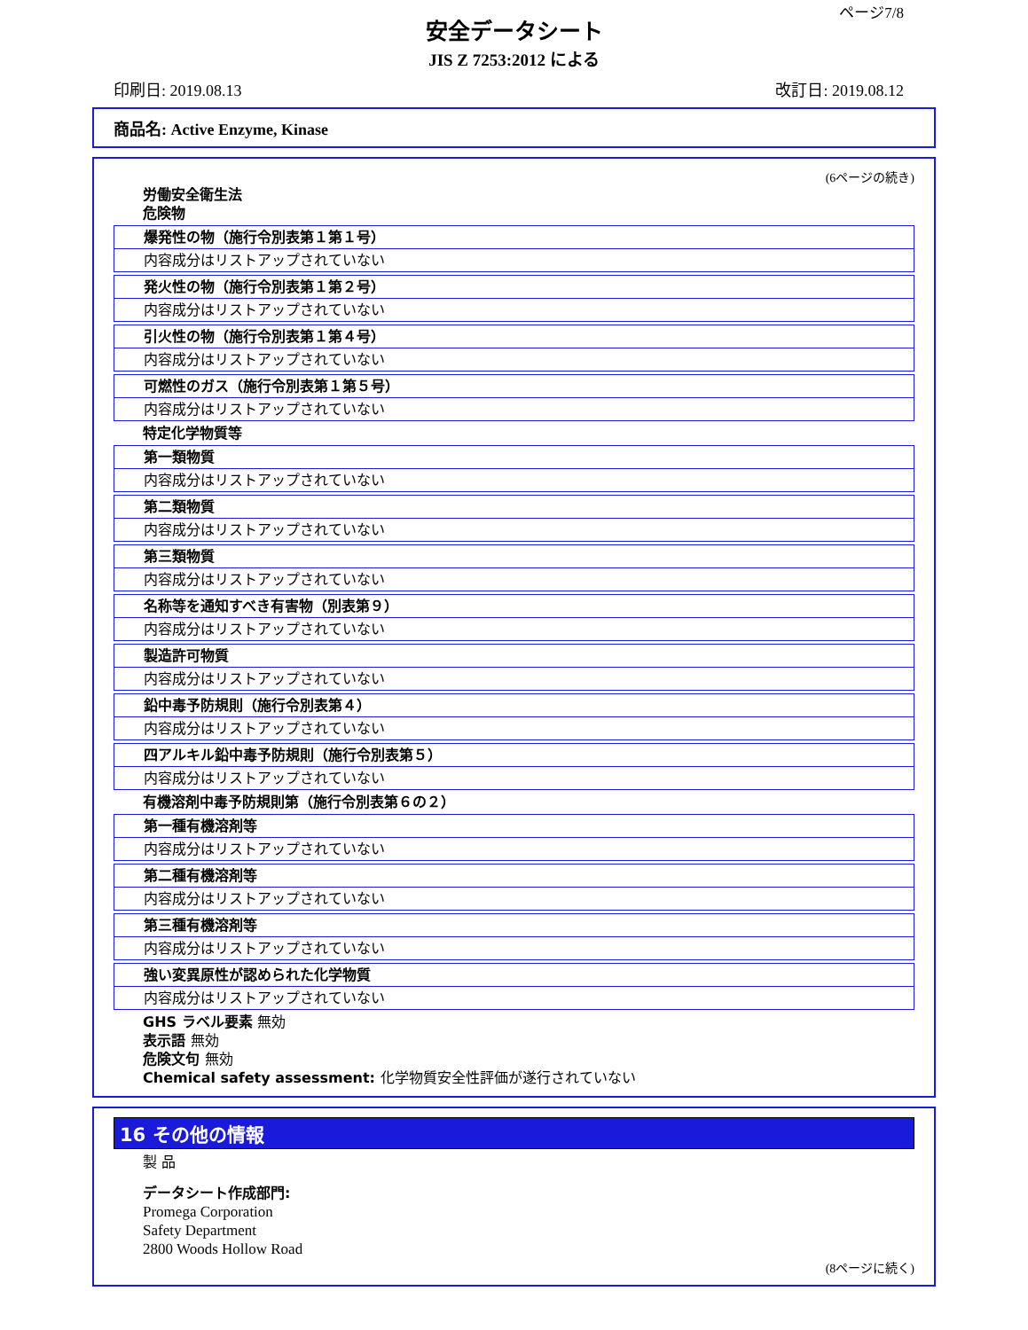ページ7/8
安全データシート
JIS Z 7253:2012 による
印刷日: 2019.08.13 改訂日: 2019.08.12
商品名: Active Enzyme, Kinase
(6ページの続き)
労働安全衛生法
危険物
爆発性の物（施行令別表第１第１号）
内容成分はリストアップされていない
発火性の物（施行令別表第１第２号）
内容成分はリストアップされていない
引火性の物（施行令別表第１第４号）
内容成分はリストアップされていない
可燃性のガス（施行令別表第１第５号）
内容成分はリストアップされていない
特定化学物質等
第一類物質
内容成分はリストアップされていない
第二類物質
内容成分はリストアップされていない
第三類物質
内容成分はリストアップされていない
名称等を通知すべき有害物（別表第９）
内容成分はリストアップされていない
製造許可物質
内容成分はリストアップされていない
鉛中毒予防規則（施行令別表第４）
内容成分はリストアップされていない
四アルキル鉛中毒予防規則（施行令別表第５）
内容成分はリストアップされていない
有機溶剤中毒予防規則第（施行令別表第６の２）
第一種有機溶剤等
内容成分はリストアップされていない
第二種有機溶剤等
内容成分はリストアップされていない
第三種有機溶剤等
内容成分はリストアップされていない
強い変異原性が認められた化学物質
内容成分はリストアップされていない
GHS ラベル要素 無効
表示語 無効
危険文句 無効
Chemical safety assessment: 化学物質安全性評価が遂行されていない
16 その他の情報
製 品
データシート作成部門:
Promega Corporation
Safety Department
2800 Woods Hollow Road
(8ページに続く)